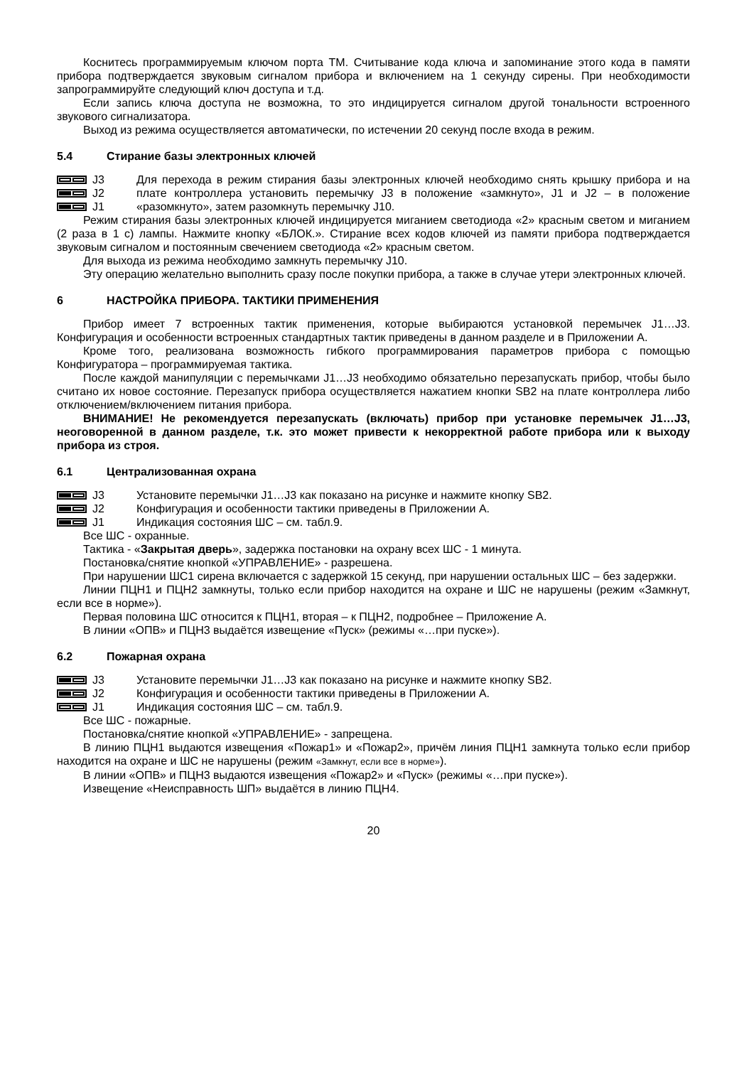Коснитесь программируемым ключом порта ТМ. Считывание кода ключа и запоминание этого кода в памяти прибора подтверждается звуковым сигналом прибора и включением на 1 секунду сирены. При необходимости запрограммируйте следующий ключ доступа и т.д.
Если запись ключа доступа не возможна, то это индицируется сигналом другой тональности встроенного звукового сигнализатора.
Выход из режима осуществляется автоматически, по истечении 20 секунд после входа в режим.
5.4 Стирание базы электронных ключей
J3
J2
J1
Для перехода в режим стирания базы электронных ключей необходимо снять крышку прибора и на плате контроллера установить перемычку J3 в положение «замкнуто», J1 и J2 – в положение «разомкнуто», затем разомкнуть перемычку J10.
Режим стирания базы электронных ключей индицируется миганием светодиода «2» красным светом и миганием (2 раза в 1 с) лампы. Нажмите кнопку «БЛОК.». Стирание всех кодов ключей из памяти прибора подтверждается звуковым сигналом и постоянным свечением светодиода «2» красным светом.
Для выхода из режима необходимо замкнуть перемычку J10.
Эту операцию желательно выполнить сразу после покупки прибора, а также в случае утери электронных ключей.
6 НАСТРОЙКА ПРИБОРА. ТАКТИКИ ПРИМЕНЕНИЯ
Прибор имеет 7 встроенных тактик применения, которые выбираются установкой перемычек J1…J3. Конфигурация и особенности встроенных стандартных тактик приведены в данном разделе и в Приложении А.
Кроме того, реализована возможность гибкого программирования параметров прибора с помощью Конфигуратора – программируемая тактика.
После каждой манипуляции с перемычками J1…J3 необходимо обязательно перезапускать прибор, чтобы было считано их новое состояние. Перезапуск прибора осуществляется нажатием кнопки SB2 на плате контроллера либо отключением/включением питания прибора.
ВНИМАНИЕ! Не рекомендуется перезапускать (включать) прибор при установке перемычек J1…J3, неоговоренной в данном разделе, т.к. это может привести к некорректной работе прибора или к выходу прибора из строя.
6.1 Централизованная охрана
J3
J2
J1
Установите перемычки J1…J3 как показано на рисунке и нажмите кнопку SB2.
Конфигурация и особенности тактики приведены в Приложении А.
Индикация состояния ШС – см. табл.9.
Все ШС - охранные.
Тактика - «Закрытая дверь», задержка постановки на охрану всех ШС - 1 минута.
Постановка/снятие кнопкой «УПРАВЛЕНИЕ» - разрешена.
При нарушении ШС1 сирена включается с задержкой 15 секунд, при нарушении остальных ШС – без задержки.
Линии ПЦН1 и ПЦН2 замкнуты, только если прибор находится на охране и ШС не нарушены (режим «Замкнут, если все в норме»).
Первая половина ШС относится к ПЦН1, вторая – к ПЦН2, подробнее – Приложение А.
В линии «ОПВ» и ПЦН3 выдаётся извещение «Пуск» (режимы «…при пуске»).
6.2 Пожарная охрана
J3
J2
J1
Установите перемычки J1…J3 как показано на рисунке и нажмите кнопку SB2.
Конфигурация и особенности тактики приведены в Приложении А.
Индикация состояния ШС – см. табл.9.
Все ШС - пожарные.
Постановка/снятие кнопкой «УПРАВЛЕНИЕ» - запрещена.
В линию ПЦН1 выдаются извещения «Пожар1» и «Пожар2», причём линия ПЦН1 замкнута только если прибор находится на охране и ШС не нарушены (режим «Замкнут, если все в норме»).
В линии «ОПВ» и ПЦН3 выдаются извещения «Пожар2» и «Пуск» (режимы «…при пуске»).
Извещение «Неисправность ШП» выдаётся в линию ПЦН4.
20